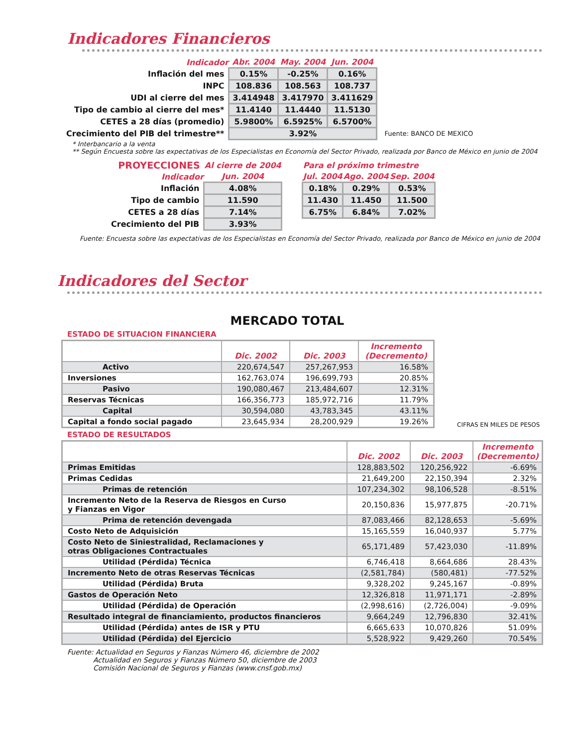Indicadores Financieros
| Indicador | Abr. 2004 | May. 2004 | Jun. 2004 | |
| Inflación del mes | 0.15% | -0.25% | 0.16% | |
| INPC | 108.836 | 108.563 | 108.737 | |
| UDI al cierre del mes | 3.414948 | 3.417970 | 3.411629 | |
| Tipo de cambio al cierre del mes* | 11.4140 | 11.4440 | 11.5130 | |
| CETES a 28 días (promedio) | 5.9800% | 6.5925% | 6.5700% | |
| Crecimiento del PIB del trimestre** | 3.92% | | | Fuente: BANCO DE MEXICO |
* Interbancario a la venta
** Según Encuesta sobre las expectativas de los Especialistas en Economía del Sector Privado, realizada por Banco de México en junio de 2004
| PROYECCIONES | Al cierre de 2004 | | Para el próximo trimestre | | |
| Indicador | Jun. 2004 | | Jul. 2004 | Ago. 2004 | Sep. 2004 |
| Inflación | 4.08% | | 0.18% | 0.29% | 0.53% |
| Tipo de cambio | 11.590 | | 11.430 | 11.450 | 11.500 |
| CETES a 28 días | 7.14% | | 6.75% | 6.84% | 7.02% |
| Crecimiento del PIB | 3.93% | | | | |
Fuente: Encuesta sobre las expectativas de los Especialistas en Economía del Sector Privado, realizada por Banco de México en junio de 2004
Indicadores del Sector
MERCADO TOTAL
ESTADO DE SITUACION FINANCIERA
| | Dic. 2002 | Dic. 2003 | Incremento (Decremento) |
| --- | --- | --- | --- |
| Activo | 220,674,547 | 257,267,953 | 16.58% |
| Inversiones | 162,763,074 | 196,699,793 | 20.85% |
| Pasivo | 190,080,467 | 213,484,607 | 12.31% |
| Reservas Técnicas | 166,356,773 | 185,972,716 | 11.79% |
| Capital | 30,594,080 | 43,783,345 | 43.11% |
| Capital a fondo social pagado | 23,645,934 | 28,200,929 | 19.26% |
CIFRAS EN MILES DE PESOS
ESTADO DE RESULTADOS
| | Dic. 2002 | Dic. 2003 | Incremento (Decremento) |
| --- | --- | --- | --- |
| Primas Emitidas | 128,883,502 | 120,256,922 | -6.69% |
| Primas Cedidas | 21,649,200 | 22,150,394 | 2.32% |
| Primas de retención | 107,234,302 | 98,106,528 | -8.51% |
| Incremento Neto de la Reserva de Riesgos en Curso y Fianzas en Vigor | 20,150,836 | 15,977,875 | -20.71% |
| Prima de retención devengada | 87,083,466 | 82,128,653 | -5.69% |
| Costo Neto de Adquisición | 15,165,559 | 16,040,937 | 5.77% |
| Costo Neto de Siniestralidad, Reclamaciones y otras Obligaciones Contractuales | 65,171,489 | 57,423,030 | -11.89% |
| Utilidad (Pérdida) Técnica | 6,746,418 | 8,664,686 | 28.43% |
| Incremento Neto de otras Reservas Técnicas | (2,581,784) | (580,481) | -77.52% |
| Utilidad (Pérdida) Bruta | 9,328,202 | 9,245,167 | -0.89% |
| Gastos de Operación Neto | 12,326,818 | 11,971,171 | -2.89% |
| Utilidad (Pérdida) de Operación | (2,998,616) | (2,726,004) | -9.09% |
| Resultado integral de financiamiento, productos financieros | 9,664,249 | 12,796,830 | 32.41% |
| Utilidad (Pérdida) antes de ISR y PTU | 6,665,633 | 10,070,826 | 51.09% |
| Utilidad (Pérdida) del Ejercicio | 5,528,922 | 9,429,260 | 70.54% |
Fuente: Actualidad en Seguros y Fianzas Número 46, diciembre de 2002
Actualidad en Seguros y Fianzas Número 50, diciembre de 2003
Comisión Nacional de Seguros y Fianzas (www.cnsf.gob.mx)